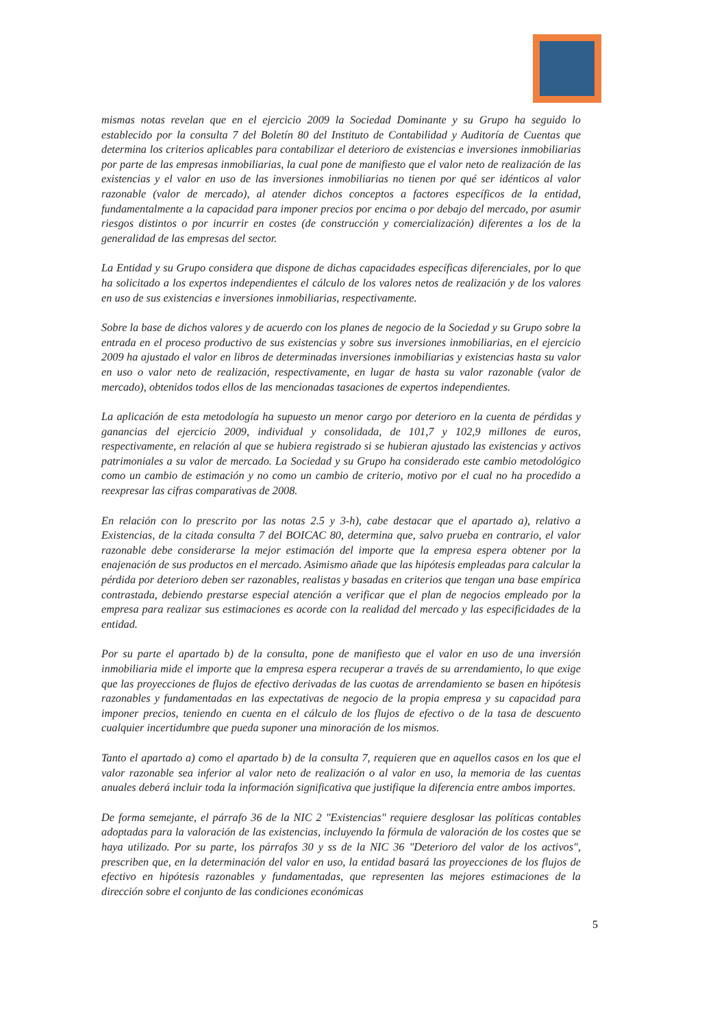mismas notas revelan que en el ejercicio 2009 la Sociedad Dominante y su Grupo ha seguido lo establecido por la consulta 7 del Boletín 80 del Instituto de Contabilidad y Auditoría de Cuentas que determina los criterios aplicables para contabilizar el deterioro de existencias e inversiones inmobiliarias por parte de las empresas inmobiliarias, la cual pone de manifiesto que el valor neto de realización de las existencias y el valor en uso de las inversiones inmobiliarias no tienen por qué ser idénticos al valor razonable (valor de mercado), al atender dichos conceptos a factores específicos de la entidad, fundamentalmente a la capacidad para imponer precios por encima o por debajo del mercado, por asumir riesgos distintos o por incurrir en costes (de construcción y comercialización) diferentes a los de la generalidad de las empresas del sector.
La Entidad y su Grupo considera que dispone de dichas capacidades específicas diferenciales, por lo que ha solicitado a los expertos independientes el cálculo de los valores netos de realización y de los valores en uso de sus existencias e inversiones inmobiliarias, respectivamente.
Sobre la base de dichos valores y de acuerdo con los planes de negocio de la Sociedad y su Grupo sobre la entrada en el proceso productivo de sus existencias y sobre sus inversiones inmobiliarias, en el ejercicio 2009 ha ajustado el valor en libros de determinadas inversiones inmobiliarias y existencias hasta su valor en uso o valor neto de realización, respectivamente, en lugar de hasta su valor razonable (valor de mercado), obtenidos todos ellos de las mencionadas tasaciones de expertos independientes.
La aplicación de esta metodología ha supuesto un menor cargo por deterioro en la cuenta de pérdidas y ganancias del ejercicio 2009, individual y consolidada, de 101,7 y 102,9 millones de euros, respectivamente, en relación al que se hubiera registrado si se hubieran ajustado las existencias y activos patrimoniales a su valor de mercado. La Sociedad y su Grupo ha considerado este cambio metodológico como un cambio de estimación y no como un cambio de criterio, motivo por el cual no ha procedido a reexpresar las cifras comparativas de 2008.
En relación con lo prescrito por las notas 2.5 y 3-h), cabe destacar que el apartado a), relativo a Existencias, de la citada consulta 7 del BOICAC 80, determina que, salvo prueba en contrario, el valor razonable debe considerarse la mejor estimación del importe que la empresa espera obtener por la enajenación de sus productos en el mercado. Asimismo añade que las hipótesis empleadas para calcular la pérdida por deterioro deben ser razonables, realistas y basadas en criterios que tengan una base empírica contrastada, debiendo prestarse especial atención a verificar que el plan de negocios empleado por la empresa para realizar sus estimaciones es acorde con la realidad del mercado y las especificidades de la entidad.
Por su parte el apartado b) de la consulta, pone de manifiesto que el valor en uso de una inversión inmobiliaria mide el importe que la empresa espera recuperar a través de su arrendamiento, lo que exige que las proyecciones de flujos de efectivo derivadas de las cuotas de arrendamiento se basen en hipótesis razonables y fundamentadas en las expectativas de negocio de la propia empresa y su capacidad para imponer precios, teniendo en cuenta en el cálculo de los flujos de efectivo o de la tasa de descuento cualquier incertidumbre que pueda suponer una minoración de los mismos.
Tanto el apartado a) como el apartado b) de la consulta 7, requieren que en aquellos casos en los que el valor razonable sea inferior al valor neto de realización o al valor en uso, la memoria de las cuentas anuales deberá incluir toda la información significativa que justifique la diferencia entre ambos importes.
De forma semejante, el párrafo 36 de la NIC 2 "Existencias" requiere desglosar las políticas contables adoptadas para la valoración de las existencias, incluyendo la fórmula de valoración de los costes que se haya utilizado. Por su parte, los párrafos 30 y ss de la NIC 36 "Deterioro del valor de los activos", prescriben que, en la determinación del valor en uso, la entidad basará las proyecciones de los flujos de efectivo en hipótesis razonables y fundamentadas, que representen las mejores estimaciones de la dirección sobre el conjunto de las condiciones económicas
5